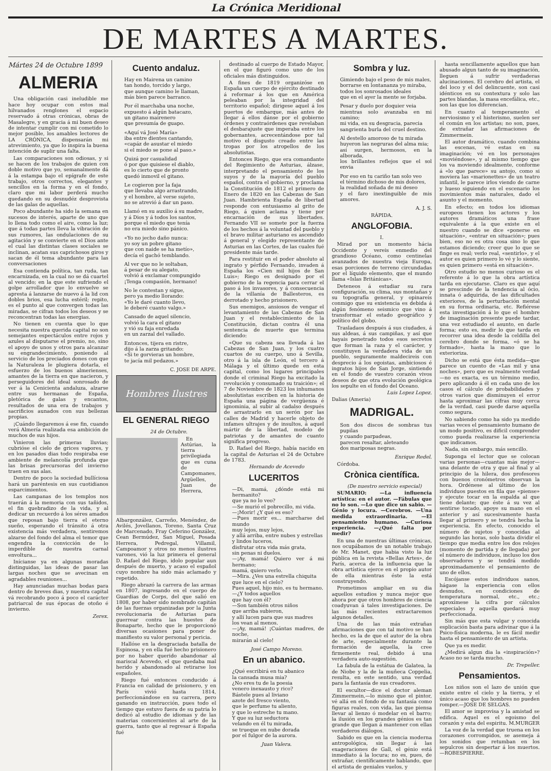La Crónica Meridional
DE MARTES A MARTES.
Mártes 24 de Octubre 1899
ALMERIA
Una obligación casi ineludible me hace hoy ocupar con estos mal hilvanados renglones el espacio reservado á otras crónicas, obras de Masalegre, y en gracia á mi buen deseo de intentar cumplir con mi cometido lo mejor posible, los amables lectores de LA CRÓNICA, dispensarán mi atrevimiento, ya que lo inspira la buena intención de suplir una falta.
Las comparaciones son odiosas, y si se hacen de los trabajos de quien con doble motivo que yo, semanalmente dá á la estampa bajo el epígrafe de este trabajo, otros correctos, elegantes y sencillos en la forma y en el fondo, claro que mi labor perderá mucho quedando en su desnudéz desprovista de las galas de aquellas.
Poco abundante ha sido la semana en sucesos de interés, aparte de uno que lo llena todo como el aire, como la luz; que á todas partes lleva la vibración de sus rumores, las ondulaciones de su agitación y se convierte en el Dios ante el cual las distintas clases sociales se inclinan, acatan sus caprichosos giros y sacan de él tema abundante para las conversaciones
Esa contienda política, tan ruda, tan encarnizada, en la cual no se dá cuartel al vencido; en la que este sufriendo el golpe arrollador que lo envuelve se apresta á lanzarse de nuevo á la lid con dobles brios, esa lucha estéril; repito, es el punto al que convergen todas las miradas, se cifran todos los deseos y se reconcentran todas las energias.
No tienen en cuenta que lo que necesita nuestra querida capital no son semejantes espectáculos entre rojos y azules al disputarse el premio, no, sino el apoyo de unos y otros para alcanzar su engrandecimiento, poniendo al servicio de los preciados dones con que la Naturaleza le plugiera dotarla, el esfuerzo de los buenos almerienses, amantes de la tierra en que nacieron, y perseguidores del ideal sonrosado de ver á la Cenicienta andaluza, alzarse entre sus hermanas de España, pletórica de galas y encantos, resultados de una era de trabajos y sacrificios aunados con sus bellezas propias.
¡Cuándo llegaremos á ese fin, cuando verá Almería realizada esa ambición de muchos de sus hijos.
Vinieron las primeras lluvias; cubrióse el cielo de grices vapores, y en los pasados dias todo respiraba ese ambiente de melancolía profunda que las brisas precursoras del invierno traen en sus alas.
Dentro de poco la sociedad bullíciosa hará un paréntesis en sus cuotidianos esparcimientos.
Las campanas de los templos nos traerán á la memoria con sus tañidos, el fin quebradizo de la vida, y al dedicar un recuerdo á los séres amados que reposan bajo tierra el eterno sueño, esperando el tránsito á otra existencia más verdadera, sentiremos alzarse del fondo del alma el temor que engendra la convicción de lo imperdible de nuestra carnal envoltura...
Inícianse ya en algunas moradas distinguidas, las ideas de pasar las largas noches que se avecinan en agradables reuniones...
Hay anunciadas muchas bodas para dentro de breves dias, y nuestra capital vá recobrando poco á poco el carácter patriarcal de sus épocas de otoño é invierno.
Zerex.
Cuento andaluz.
Hay en Mairena un camino
tan hondo, torcido y largo,
que aunque camino le llaman,
más bien parece barranco.
Por él marchaba una noche,
expuesto á algún batacazo,
un gitano mairenero
que presumía de guapo.
«Aquí vá José María»
iba entre dientes cantando,
«capáz de asustar el miedo
si el miedo se pone al paso.»
Quizá por casualidad
ó por que quisiese el diablo,
es lo cierto que de pronto
quedó inmovil el gitano.
Le cogieron por la faja
que llevaba algo arrastrando,
y el hombre, al verse sujeto,
no se atrevió á dar un paso.
Llamó en su auxilio á su madre,
y á Dios y á todos los santos,
porque el miedo que tenía
no era miedo sino pánico.
«Yo no jecho daño nunca:
yo soy un pobre gitano
que con naide se ha metío»,
decía el gachó temblando.
Al ver que no le soltaban,
á pesar de su alegato,
volvió á exclamar compungido
¡Tenga compasión, hermano!
No le contestan y sigue,
pero ya medio llorando:
«Yo le daré cuanto llevo,
le deberé cuanto valgo.»
Cansado de aquel silencio,
volvió la cara el gitano
y vió su faja enredada
en un zarzal del vallado.
Entonces, tijera en ristre,
dijo á la zarza gritando:
«Si te gorvieras un hombre,
te jacía mil pedazos.»
C. JOSE DE ARPE.
Hombres Ilustres
EL GENERAL RIEGO
24 de Octubre.
En Astúrias, la tierra privilegiada que es cuna de Campomanes, Argüelles, Juan de Herrera, Albargonzález, Carreño, Menéndez, de Avilés, Jovellanos, Toreno, Santa Cruz de Marcenado, Fray Ceferino González, Cean Bermúdez, San Miguel, Posada Herrera, Pedregal, Villamil, Campoamor y otros no menos ilustres varones, vió la luz primera el general D. Rafael del Riego, idolo popular aun después de muerto, y acaso el español cuyo nombre ha sido más aclamado y repetido.
Riego abrazó la carrera de las armas en 1807, ingresando en el cuerpo de Guardias de Corps, del que salió en 1808, por haber sido nombrado capitán de las fuerzas organizadas por la Junta revolucionaria de Asturias para guerrear contra las huestes de Bonaparte, hecho que le proporcionó diversas ocasiones para poner de manifiesto su valor personal y pericia.
Hallóse en la desgraciada batalla de Espinosa, y en ella fué hecho prisionero por no haber querido abandonar al mariscal Acevedo, el que quedaba mal herido y abandonado al retirarse los españoles.
Riego fué entonces conducido á Francia en calidad de prisionero, y en París vivió hasta 1814, perfeccionándose en su carrera, pero ganando en instrucción, pues todo el tiempo que estuvo fuera de su patria lo dedicó al estudio de idiomas y de las materias concernientes al arte de la guerra, tanto que al regresar á España fué
destinado al cuerpo de Estado Mayor, en el que figuró como uno de los oficiales más distinguidos.
A fines de 1819 organizóse en España un cuerpo de ejército destinado á reformar á los que en América peleaban por la integridad del territorio español; dirigese aquel á los puertos de embarque, más antes de llegar á ellos dánse por el gobierno órdenes y contraórdenes que revelaban el desbarajuste que imperaba entre los gobernantes, acrecentándose por tal motivo el disgusto creado entre las tropas por los atropellos de los absolutistas.
Entonces Riego, que era comandante del Regimiento de Asturias, álzase, interpretando el pensamiento de los suyos y de la mayoría del pueblo español, contra el gobierno, y proclama la Constitución de 1812 el primero de Enero de 1820 en las Cabezas de San Juan. Hambrienta España de libertad responde con entusiasmo al grito de Riego, á quien aclama y tiene por encarnación de sus libertades. Fernando VII se somete por la fuerza de los hechos á la voluntad del pueblo y el bravo militar asturiano es ascendido á general y elegido representante de Asturias en las Cortes, de las cuales fué presidente más tarde.
Para restituir en el poder absoluto al ingrato y pérfido Fernando, invaden á España los «Cien mil hijos de San Luis»; Riego es designado por el gobierno de la regencia para cerrar el paso á los invasores, y á consecuencia de la villanía de Ballesteros, es derrotado y hecho prisionero.
Sus enemigos, ansiosos de vengar el levantamiento de las Cabezas de San Juan y el restablecimiento de la Constitución, dictan contra él una sentencia de muerte que termina diciendo:
«Que su cabeza sea llevada á las Cabezas de San Juan, y los cuatro cuartos de su cuerpo, uno á Sevilla, otro á la isla de León, el tercero á Málaga y el último quede en esta capital, como los lugares principales donde el criminal Riego ha excitado la revolución y consumado su traición»; el 7 de Noviembre de 1823 los inhumanos absolutistas escriben en la historia de España una página de vergüenza é ignominia, al subir al cadalso después de arrastrarlo en un serón por las calles de Madrid y hacerle objeto de infames ultrajes y de insultos, á aquel mártir de la libertad, modelo de patriotas y de amantes de cuanto significa progreso.
D. Rafael del Riego, había nacido en la capital de Asturias el 24 de Octubre de 1783.
Hernando de Acevedo
LUCERITOS
—Di, mamá, ¿dónde está mi hermanito?
que ya no lo veo?
—Se murió el pobrecillo, mi vida.
—¡Morir! ¿Y qué es eso?
—Pues morir es... marcharse del mundo
muy lejos, muy lejos,
y allá arriba, entre nubes y estrellas
y lindos luceros,
disfrutar otra vida más grata,
sin penas ni duelos.
—¡Ay, mamá! Quiero ver á mi hermano;
mamá, quiero verlo.
—Mira. ¿Ves una estrella chiquita
que luce en el cielo?
Pues aquel, hijo mio, es tu hermano.
—¿Y todos aquellos
que hay con él?
—Son también otros niños
que arriba subieron,
y allí lucen para que sus madres
los vean al menos.
—¡Ay, mamá! ¡Cuántas madres, de noche,
mirarán al cielo!
José Campo Moreno.
En un abanico.
¿Qué escribirá en tu abanico
la cansada musa mia?
¿No eres tu de la poesia
venero inexausto y rico?
Bástele pues al liviano
azote del fresco viento,
que le perfume tu aliento,
y que lo estreche tu mano.
Y que su luz seductora
velando en él tu mirada,
se trueque en nube dorada
por el fulgor de la aurora.
Juan Valera.
Sombra y luz.
Gimiendo bajo el peso de mis males,
borrarse en lontananza yo miraba,
todos los sonrosados ideales
que en el ayer la mente se forjaba.
Pesar y duelo por doquier veia
mientras solo avanzaba en mi camino;
mi vida, en su desgracia, parecia
sangrienta burla del cruel destino.
Al destello amoroso de tu mirada
huyeron las negruras del alma mia;
así surgen, hermosos, en la alborada,
los brillantes reflejos que el sol envia
Por eso en tu cariño tan solo veo
el término dichoso de mis dolores,
la realidad soñada de mi deseo
y el faro inextinguible de mis amores.
A. J. S.
RÁPIDA.
ANGLOFOBIA.
I.
Mirad por un momento hácia Occidente y vereis enmedio del grandioso Océano, como centinelas avanzados de nuestra vieja Europa, esas porciones de terreno circundadas por el líquido elemento, que el mundo llama «Islas Británicas».
Deteneos á estudiar su rara configuración, su clima, sus montañas y su topografía general, y opinareis conmigo que su existencia es debida á algún fenómeno seismico que vino á transformar el estado geográfico y político del globo.
Trasladaos después á sus ciudades, á sus aldeas, á sus campiñas, y así que hayais penetrado todos esos secretos que forman la raza y el carácter, y constituyen la verdadera vida de un pueblo, seguramente maldecireis con desprecio á los egoistas, ambiciosos é ingratos hijos de San Jorge, sintiendo en el fondo de vuestro corazón vivos deseos de que otra evolución geológica los sepulte en el fondo del Oceano.
Luis Lopez Lopez.
Dalias (Ameria)
MADRIGAL.
Son dos discos de sombras tus pupilas
y cuando parpadeas,
parecen resaltar, aleteando
dos mariposas negras.
Enrique Redel.
Córdoba.
Crònica científica.
(De nuestro servicio especial)
SUMARIO: —La influencia artística: en el autor. —Fábulas que no lo son. —Lo que dice un sabio. —Génio y locura. —Cerebros. —Una medida extraordinaria. —El pensamiento humano. —Curiosa experiencia. —¿Qué falta por medir?
En una de nuestras últimas crónicas, nos ocupábamos de un notable trabajo de Mr. Manet, que habia visto la luz pública en la revista «Bellas Artes», de París, acerca de la influencia que la obra artística ejerce en el propio autor de ella mientras éste la está construyendo.
Prometimos ampliar en su dia aquellos estudios y nunca mejor que ahora por que otros hombres de ciencia coadyuvan á tales investigaciones. De las más recientes extractaremos algunos detalles.
Una de las más extrañas afirmaciones que con tal motivo se han hecho, es la de que el autor de la obra de arte, especialmente durante la formación de aquella, la cree firmemente real, debido á una verdadera auto-sugestión.
La fabula de la estátua de Galatea, la de Niobe y la de la muñeca Coppelia, resulta, en este sentido, una verdad para la fantasía de sus creadores.
El escultor—dice el doctor aleman Zimmermein,—lo mismo que el pintor, vé allá en el fondo de su fantasía como figuras reales, con vida, las que piensa llevar al lienzo ó modelar en el barro; la ilusión en los grandes génios es tan grande que llegan á mantener con ellas verdaderos diálogos.
Sabido es que en la ciencia moderna antropológica, sin llegar á las exageraciones de Gall, el génio está inmediato á la locura; no es, pues, de extrañar, científicamente hablando, que el artista de geniales vuelos, y
hasta sencillamente aquellos que han abusado algun tanto de su imaginación, lleguen á sufrir verdaderas alucinaciones. El cerebro del artista, el del loco y el del delincuente, son casi idénticos en su contextura y solo las partes blandas, la masa encefálica, etc., son las que los diferencian.
En cuanto al temperamento el nerviosismo y el histerismo, suelen ser el común en los artistas; no son, pues, de extrañar las afirmaciones de Zimmermein.
El autor dramático, cuando combina las escenas, vé estas en su imaginación; vé en los personajes «moviéndose», y al mismo tiempo que los va moviendo idealmente, conforme á «lo que parece» su antojo, como si moviera las «marionettes» de un teatro infantil, le parece irlos viendo de carne y hueso siguiendo en el escenario los movimientos más naturales, dado el asunto y el momento.
En efecto; en todos los idiomas europeos tienen los actores y los autores dramáticos una frase equivalente á la que existe en el nuestro cuando se dice «ponerse en situación», «entrar en situación»; pues bien, eso no es otra cosa sino lo que estamos diciendo; creer que lo que se finge es real; verlo real, «sentirlo», y el autor es quien primero lo vé y lo siente, es quien primero «está en situación».
Otro estudio no menos curioso es el referente á lo que la obra artística tarda en ejecutarse. Claro es que aquí se prescinde de la tendencia al ócio, innata ó adquirida, de las dificultades exteriores, de la perturbación mental en su forma ordinaria, etc. Refiérese esta investigación á lo que el hombre de imaginación presente puede tardar, una vez estudiado el asunto, en darle forma; esto es, medir lo que tarda en recorrer una idea desde la celdilla del cerebro donde se forma, «ó se ha formado», hasta la mano que lo exterioriza.
Dicho se está que ésta medida—que parece un cuento de «Las mil y una noches», pero que es realmente verdad—no es exacta, es un término medio, pero aplicando á él en cada uno de los casos el cálculo de probabilidades y otros varios que disminuyen el error hasta aproximar las cifras muy cerca de la verdad, casi puede darse aquella como segura.
No sabiendo como ha sido ya medido varias veces el pensamiento humano de un modo positivo, es dificil comprender como pueda realizarse la experiencia que indicamos.
Nada, sin embargo, más sencillo.
Suponga el lector que se colocan varias personas—cuantas más mejor—una delante de otra y que al final y al principio de la hilera, dos profesores con buenos cronómetros observan la hora. Ordénese al último de los individuos puestos en fila que «piense» y ejecute tocar en la espalda al que tiene delante; que éste á su vez al sentirse tocado, apoye su mano en el anterior y así sucesivamente hasta llegar al primero y se tendrá hecha la experiencia. En efecto, conocido el número de sujetos y conocidas al segundo las horas, solo basta dividir el tiempo que media entre los dos relojes (momento de partida y de llegada) por el número de individuos, incluso los dos observadores y se tendrá medido aproximadamente el pensamiento de uno de ellos.
Escójanse estos individuos sanos, hágase la experiencia con ellos desnudos, en condiciones de temperatura normal, etc., etc.; aproxímese la cifra por cálculos especiales y aquella quedará muy perfeccionada.
Sin más que esta vulgar y conocida esplicación basta para adivinar que á la Psico-física moderna, le es fácil medir hasta el pensamiento de un artista.
Que ya es medir.
¿Medirá algun dia la «inspiración»? Acaso no se tarda mucho.
Dr. Trepeller.
Pensamientos.
Los niños son el lazo de unión que existe entre el cielo y la tierra, y el único acaso que los hombres no pueden romper.—JOSE DE SELGAS.
El amor se improvisa y la amistad se edifica. Aquel es el egoismo del corazón y esta del espiritu. M.MURGER
La voz de la verdad que truena en los corazones corrompidos, se asemeja á los sonidos que retumban en los sepulcros sin despertar á los muertos.—ROBESPIERRE.